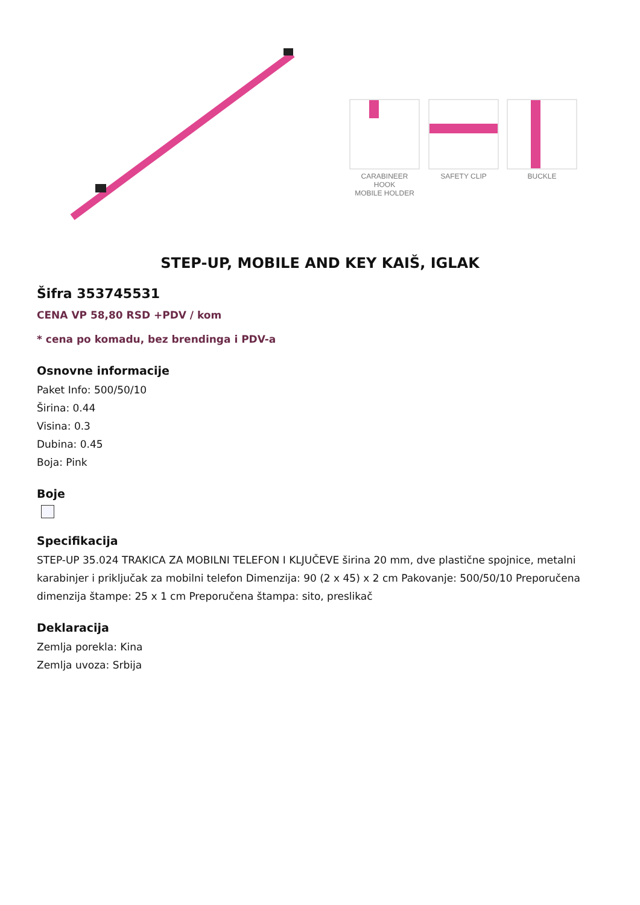CARABINEER HOOK
MOBILE HOLDER
SAFETY CLIP BUCKLE
STEP-UP, MOBILE AND KEY KAIŠ, IGLAK
Šifra 353745531
CENA VP 58,80 RSD +PDV / kom
* cena po komadu, bez brendinga i PDV-a
Osnovne informacije
Paket Info: 500/50/10
Širina: 0.44
Visina: 0.3
Dubina: 0.45
Boja: Pink
Boje
Specifikacija
STEP-UP 35.024 TRAKICA ZA MOBILNI TELEFON I KLJUČEVE širina 20 mm, dve plastične spojnice, metalni karabinjer i priključak za mobilni telefon Dimenzija: 90 (2 x 45) x 2 cm Pakovanje: 500/50/10 Preporučena dimenzija štampe: 25 x 1 cm Preporučena štampa: sito, preslikač
Deklaracija
Zemlja porekla: Kina
Zemlja uvoza: Srbija